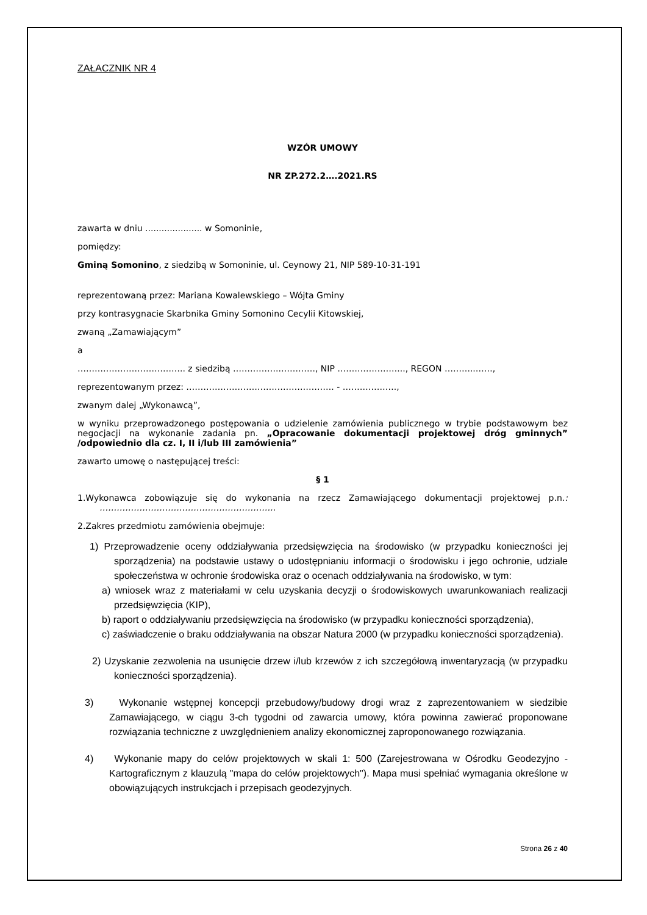ZAŁACZNIK NR 4
WZÓR UMOWY
NR ZP.272.2….2021.RS
zawarta w dniu ..................... w Somoninie,
pomiędzy:
Gminą Somonino, z siedzibą w Somoninie, ul. Ceynowy 21, NIP 589-10-31-191
reprezentowaną przez: Mariana Kowalewskiego – Wójta Gminy
przy kontrasygnacie Skarbnika Gminy Somonino Cecylii Kitowskiej,
zwaną „Zamawiającym”
a
……………………………….. z siedzibą ……………..…………, NIP …………………..., REGON ………..……,
reprezentowanym przez: ……………………………………………. - ……………….,
zwanym dalej „Wykonawcą”,
w wyniku przeprowadzonego postępowania o udzielenie zamówienia publicznego w trybie podstawowym bez negocjacji na wykonanie zadania pn. „Opracowanie dokumentacji projektowej dróg gminnych” /odpowiednio dla cz. I, II i/lub III zamówienia”
zawarto umowę o następującej treści:
§ 1
1.Wykonawca zobowiązuje się do wykonania na rzecz Zamawiającego dokumentacji projektowej p.n.: ……………………………………………………..
2.Zakres przedmiotu zamówienia obejmuje:
1) Przeprowadzenie oceny oddziaływania przedsięwzięcia na środowisko (w przypadku konieczności jej sporządzenia) na podstawie ustawy o udostępnianiu informacji o środowisku i jego ochronie, udziale społeczeństwa w ochronie środowiska oraz o ocenach oddziaływania na środowisko, w tym:
a) wniosek wraz z materiałami w celu uzyskania decyzji o środowiskowych uwarunkowaniach realizacji przedsięwzięcia (KIP),
b) raport o oddziaływaniu przedsięwzięcia na środowisko (w przypadku konieczności sporządzenia),
c) zaświadczenie o braku oddziaływania na obszar Natura 2000 (w przypadku konieczności sporządzenia).
2) Uzyskanie zezwolenia na usunięcie drzew i/lub krzewów z ich szczegółową inwentaryzacją (w przypadku konieczności sporządzenia).
3) Wykonanie wstępnej koncepcji przebudowy/budowy drogi wraz z zaprezentowaniem w siedzibie Zamawiającego, w ciągu 3-ch tygodni od zawarcia umowy, która powinna zawierać proponowane rozwiązania techniczne z uwzględnieniem analizy ekonomicznej zaproponowanego rozwiązania.
4) Wykonanie mapy do celów projektowych w skali 1: 500 (Zarejestrowana w Ośrodku Geodezyjno -Kartograficznym z klauzulą "mapa do celów projektowych"). Mapa musi spełniać wymagania określone w obowiązujących instrukcjach i przepisach geodezyjnych.
Strona 26 z 40